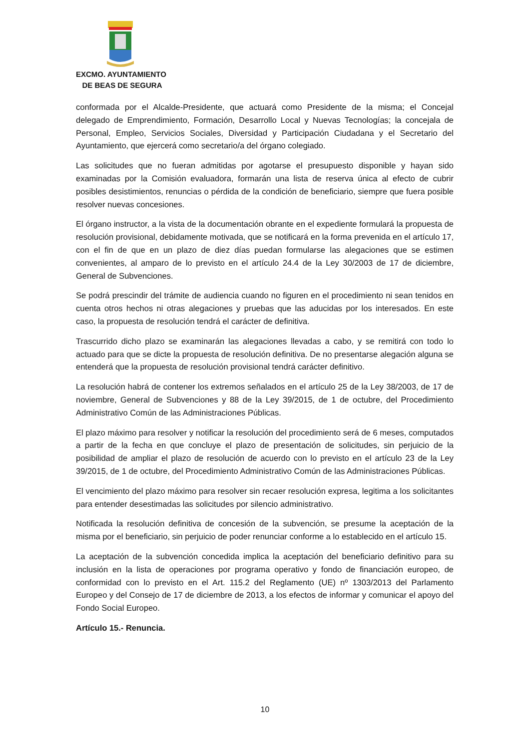EXCMO. AYUNTAMIENTO
DE BEAS DE SEGURA
conformada por el Alcalde-Presidente, que actuará como Presidente de la misma; el Concejal delegado de Emprendimiento, Formación, Desarrollo Local y Nuevas Tecnologías; la concejala de Personal, Empleo, Servicios Sociales, Diversidad y Participación Ciudadana y el Secretario del Ayuntamiento, que ejercerá como secretario/a del órgano colegiado.
Las solicitudes que no fueran admitidas por agotarse el presupuesto disponible y hayan sido examinadas por la Comisión evaluadora, formarán una lista de reserva única al efecto de cubrir posibles desistimientos, renuncias o pérdida de la condición de beneficiario, siempre que fuera posible resolver nuevas concesiones.
El órgano instructor, a la vista de la documentación obrante en el expediente formulará la propuesta de resolución provisional, debidamente motivada, que se notificará en la forma prevenida en el artículo 17, con el fin de que en un plazo de diez días puedan formularse las alegaciones que se estimen convenientes, al amparo de lo previsto en el artículo 24.4 de la Ley 30/2003 de 17 de diciembre, General de Subvenciones.
Se podrá prescindir del trámite de audiencia cuando no figuren en el procedimiento ni sean tenidos en cuenta otros hechos ni otras alegaciones y pruebas que las aducidas por los interesados. En este caso, la propuesta de resolución tendrá el carácter de definitiva.
Trascurrido dicho plazo se examinarán las alegaciones llevadas a cabo, y se remitirá con todo lo actuado para que se dicte la propuesta de resolución definitiva. De no presentarse alegación alguna se entenderá que la propuesta de resolución provisional tendrá carácter definitivo.
La resolución habrá de contener los extremos señalados en el artículo 25 de la Ley 38/2003, de 17 de noviembre, General de Subvenciones y 88 de la Ley 39/2015, de 1 de octubre, del Procedimiento Administrativo Común de las Administraciones Públicas.
El plazo máximo para resolver y notificar la resolución del procedimiento será de 6 meses, computados a partir de la fecha en que concluye el plazo de presentación de solicitudes, sin perjuicio de la posibilidad de ampliar el plazo de resolución de acuerdo con lo previsto en el artículo 23 de la Ley 39/2015, de 1 de octubre, del Procedimiento Administrativo Común de las Administraciones Públicas.
El vencimiento del plazo máximo para resolver sin recaer resolución expresa, legitima a los solicitantes para entender desestimadas las solicitudes por silencio administrativo.
Notificada la resolución definitiva de concesión de la subvención, se presume la aceptación de la misma por el beneficiario, sin perjuicio de poder renunciar conforme a lo establecido en el artículo 15.
La aceptación de la subvención concedida implica la aceptación del beneficiario definitivo para su inclusión en la lista de operaciones por programa operativo y fondo de financiación europeo, de conformidad con lo previsto en el Art. 115.2 del Reglamento (UE) nº 1303/2013 del Parlamento Europeo y del Consejo de 17 de diciembre de 2013, a los efectos de informar y comunicar el apoyo del Fondo Social Europeo.
Artículo 15.- Renuncia.
10